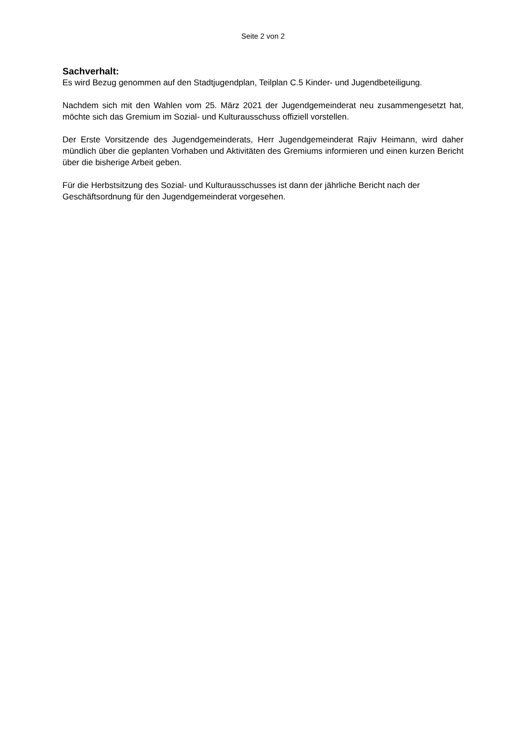Seite 2 von 2
Sachverhalt:
Es wird Bezug genommen auf den Stadtjugendplan, Teilplan C.5 Kinder- und Jugendbeteiligung.
Nachdem sich mit den Wahlen vom 25. März 2021 der Jugendgemeinderat neu zusammengesetzt hat, möchte sich das Gremium im Sozial- und Kulturausschuss offiziell vorstellen.
Der Erste Vorsitzende des Jugendgemeinderats, Herr Jugendgemeinderat Rajiv Heimann, wird daher mündlich über die geplanten Vorhaben und Aktivitäten des Gremiums informieren und einen kurzen Bericht über die bisherige Arbeit geben.
Für die Herbstsitzung des Sozial- und Kulturausschusses ist dann der jährliche Bericht nach der Geschäftsordnung für den Jugendgemeinderat vorgesehen.